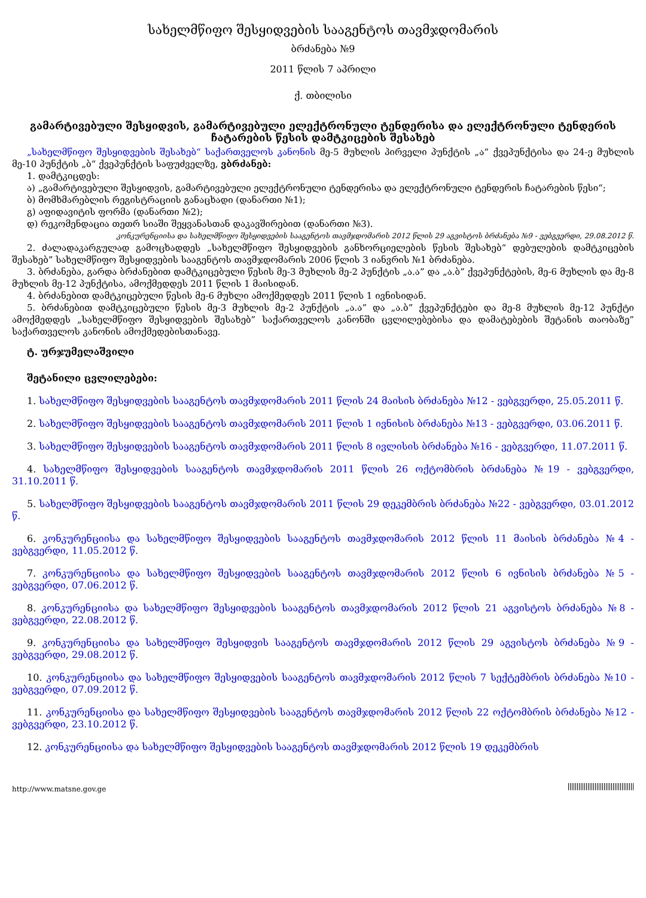სახელმწიფო შესყიდვების სააგენტოს თავმჯდომარის
ბრძანება №9
2011 წლის 7 აპრილი
ქ. თბილისი
გამარტივებული შესყიდვის, გამარტივებული ელექტრონული ტენდერისა და ელექტრონული ტენდერის ჩატარების წესის დამტკიცების შესახებ
„სახელმწიფო შესყიდვების შესახებ“ საქართველოს კანონის მე-5 მუხლის პირველი პუნქტის „ა“ ქვეპუნქტისა და 24-ე მუხლის მე-10 პუნქტის „ბ“ ქვეპუნქტის საფუძველზე, ვბრძანებ:
1. დამტკიცდეს:
ა) „გამარტივებული შესყიდვის, გამარტივებული ელექტრონული ტენდერისა და ელექტრონული ტენდერის ჩატარების წესი“;
ბ) მომხმარებლის რეგისტრაციის განაცხადი (დანართი №1);
გ) აფიდავიტის ფორმა (დანართი №2);
დ) რეკომენდაცია თეთრ სიაში შეყვანასთან დაკავშირებით (დანართი №3).
კონკურენციისა და სახელმწიფო შესყიდვების სააგენტოს თავმჯდომარის 2012 წლის 29 აგვისტოს ბრძანება №9 - ვებგვერდი, 29.08.2012 წ.
2. ძალადაკარგულად გამოცხადდეს „სახელმწიფო შესყიდვების განხორციელების წესის შესახებ“ დებულების დამტკიცების შესახებ” სახელმწიფო შესყიდვების სააგენტოს თავმჯდომარის 2006 წლის 3 იანვრის №1 ბრძანება.
3. ბრძანება, გარდა ბრძანებით დამტკიცებული წესის მე-3 მუხლის მე-2 პუნქტის „ა.ა” და „ა.ბ” ქვეპუნქტების, მე-6 მუხლის და მე-8 მუხლის მე-12 პუნქტისა, ამოქმედდეს 2011 წლის 1 მაისიდან.
4. ბრძანებით დამტკიცებული წესის მე-6 მუხლი ამოქმედდეს 2011 წლის 1 ივნისიდან.
5. ბრძანებით დამტკიცებული წესის მე-3 მუხლის მე-2 პუნქტის „ა.ა” და „ა.ბ” ქვეპუნქტები და მე-8 მუხლის მე-12 პუნქტი ამოქმედდეს „სახელმწიფო შესყიდვების შესახებ” საქართველოს კანონში ცვლილებებისა და დამატებების შეტანის თაობაზე” საქართველოს კანონის ამოქმედებისთანავე.
ტ. ურჯუმელაშვილი
შეტანილი ცვლილებები:
1. სახელმწიფო შესყიდვების სააგენტოს თავმჯდომარის 2011 წლის 24 მაისის ბრძანება №12 - ვებგვერდი, 25.05.2011 წ.
2. სახელმწიფო შესყიდვების სააგენტოს თავმჯდომარის 2011 წლის 1 ივნისის ბრძანება №13 - ვებგვერდი, 03.06.2011 წ.
3. სახელმწიფო შესყიდვების სააგენტოს თავმჯდომარის 2011 წლის 8 ივლისის ბრძანება №16 - ვებგვერდი, 11.07.2011 წ.
4. სახელმწიფო შესყიდვების სააგენტოს თავმჯდომარის 2011 წლის 26 ოქტომბრის ბრძანება №19 - ვებგვერდი, 31.10.2011 წ.
5. სახელმწიფო შესყიდვების სააგენტოს თავმჯდომარის 2011 წლის 29 დეკემბრის ბრძანება №22 - ვებგვერდი, 03.01.2012 წ.
6. კონკურენციისა და სახელმწიფო შესყიდვების სააგენტოს თავმჯდომარის 2012 წლის 11 მაისის ბრძანება №4 - ვებგვერდი, 11.05.2012 წ.
7. კონკურენციისა და სახელმწიფო შესყიდვების სააგენტოს თავმჯდომარის 2012 წლის 6 ივნისის ბრძანება №5 - ვებგვერდი, 07.06.2012 წ.
8. კონკურენციისა და სახელმწიფო შესყიდვების სააგენტოს თავმჯდომარის 2012 წლის 21 აგვისტოს ბრძანება №8 - ვებგვერდი, 22.08.2012 წ.
9. კონკურენციისა და სახელმწიფო შესყიდვის სააგენტოს თავმჯდომარის 2012 წლის 29 აგვისტოს ბრძანება №9 - ვებგვერდი, 29.08.2012 წ.
10. კონკურენციისა და სახელმწიფო შესყიდვების სააგენტოს თავმჯდომარის 2012 წლის 7 სექტემბრის ბრძანება №10 - ვებგვერდი, 07.09.2012 წ.
11. კონკურენციისა და სახელმწიფო შესყიდვების სააგენტოს თავმჯდომარის 2012 წლის 22 ოქტომბრის ბრძანება №12 - ვებგვერდი, 23.10.2012 წ.
12. კონკურენციისა და სახელმწიფო შესყიდვების სააგენტოს თავმჯდომარის 2012 წლის 19 დეკემბრის
http://www.matsne.gov.ge